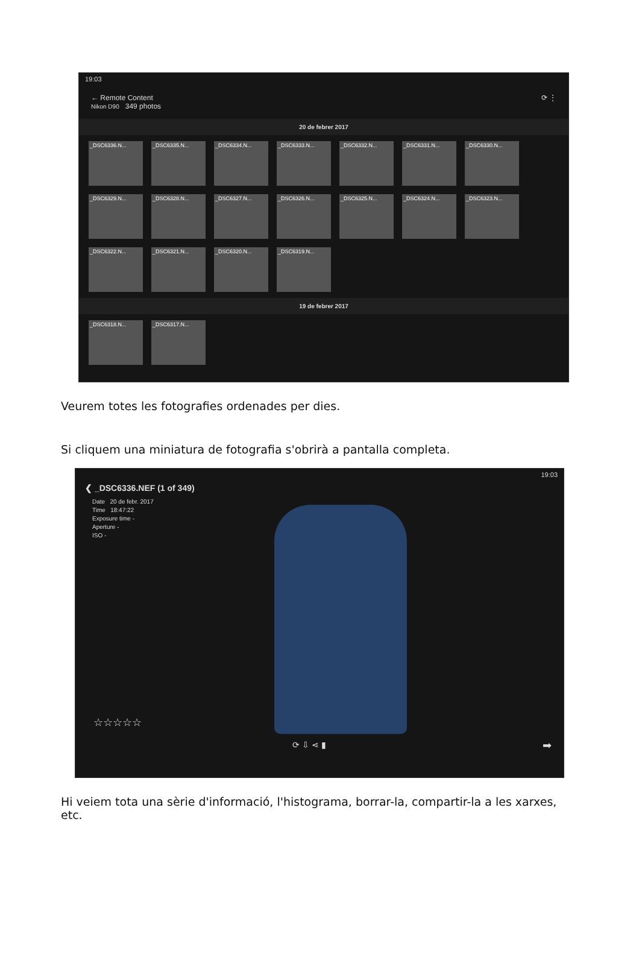19:03
← Remote Content
Nikon D90 349 photos ⟳ ⋮
20 de febrer 2017
_DSC6336.N...
_DSC6335.N...
_DSC6334.N...
_DSC6333.N...
_DSC6332.N...
_DSC6331.N...
_DSC6330.N...
_DSC6329.N...
_DSC6328.N...
_DSC6327.N...
_DSC6326.N...
_DSC6325.N...
_DSC6324.N...
_DSC6323.N...
_DSC6322.N...
_DSC6321.N...
_DSC6320.N...
_DSC6319.N...
19 de febrer 2017
_DSC6318.N...
_DSC6317.N...
Veurem totes les fotografies ordenades per dies.
Si cliquem una miniatura de fotografia s'obrirà a pantalla completa.
19:03
❮ _DSC6336.NEF (1 of 349)
Date 20 de febr. 2017
Time 18:47:22
Exposure time -
Aperture -
ISO -
☆☆☆☆☆
⟳ ⇩ ⋖ ▮ ➡
Hi veiem tota una sèrie d'informació, l'histograma, borrar-la, compartir-la a les xarxes, etc.